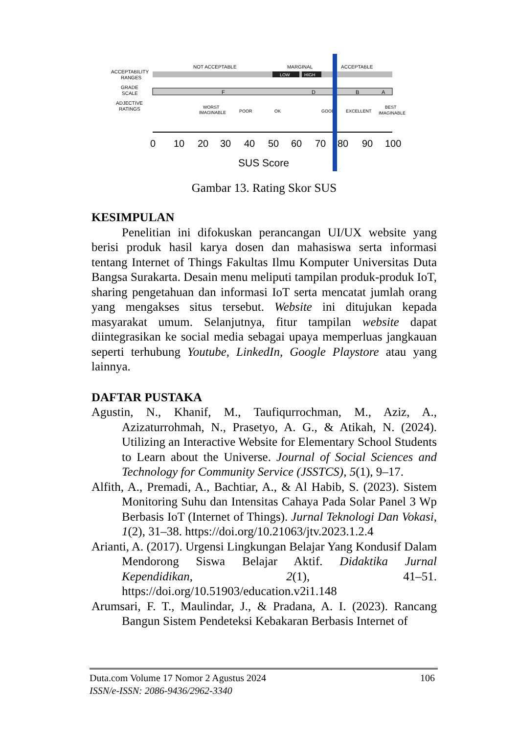ACCEPTABILITY
RANGES
GRADE
SCALE
ADJECTIVE
RATINGS
NOT ACCEPTABLE
MARGINAL
ACCEPTABLE
LOW
HIGH
F
D
B
A
WORST
IMAGINABLE
POOR
OK
GOOD
EXCELLENT
BEST
IMAGINABLE
0
10
20
30
40
50
60
70
80
90
100
SUS Score
Gambar 13. Rating Skor SUS
KESIMPULAN
Penelitian ini difokuskan perancangan UI/UX website yang berisi produk hasil karya dosen dan mahasiswa serta informasi tentang Internet of Things Fakultas Ilmu Komputer Universitas Duta Bangsa Surakarta. Desain menu meliputi tampilan produk-produk IoT, sharing pengetahuan dan informasi IoT serta mencatat jumlah orang yang mengakses situs tersebut. Website ini ditujukan kepada masyarakat umum. Selanjutnya, fitur tampilan website dapat diintegrasikan ke social media sebagai upaya memperluas jangkauan seperti terhubung Youtube, LinkedIn, Google Playstore atau yang lainnya.
DAFTAR PUSTAKA
Agustin, N., Khanif, M., Taufiqurrochman, M., Aziz, A., Azizaturrohmah, N., Prasetyo, A. G., & Atikah, N. (2024). Utilizing an Interactive Website for Elementary School Students to Learn about the Universe. Journal of Social Sciences and Technology for Community Service (JSSTCS), 5(1), 9–17.
Alfith, A., Premadi, A., Bachtiar, A., & Al Habib, S. (2023). Sistem Monitoring Suhu dan Intensitas Cahaya Pada Solar Panel 3 Wp Berbasis IoT (Internet of Things). Jurnal Teknologi Dan Vokasi, 1(2), 31–38. https://doi.org/10.21063/jtv.2023.1.2.4
Arianti, A. (2017). Urgensi Lingkungan Belajar Yang Kondusif Dalam Mendorong Siswa Belajar Aktif. Didaktika Jurnal Kependidikan, 2(1), 41–51. https://doi.org/10.51903/education.v2i1.148
Arumsari, F. T., Maulindar, J., & Pradana, A. I. (2023). Rancang Bangun Sistem Pendeteksi Kebakaran Berbasis Internet of
106 Duta.com Volume 17 Nomor 2 Agustus 2024
ISSN/e-ISSN: 2086-9436/2962-3340